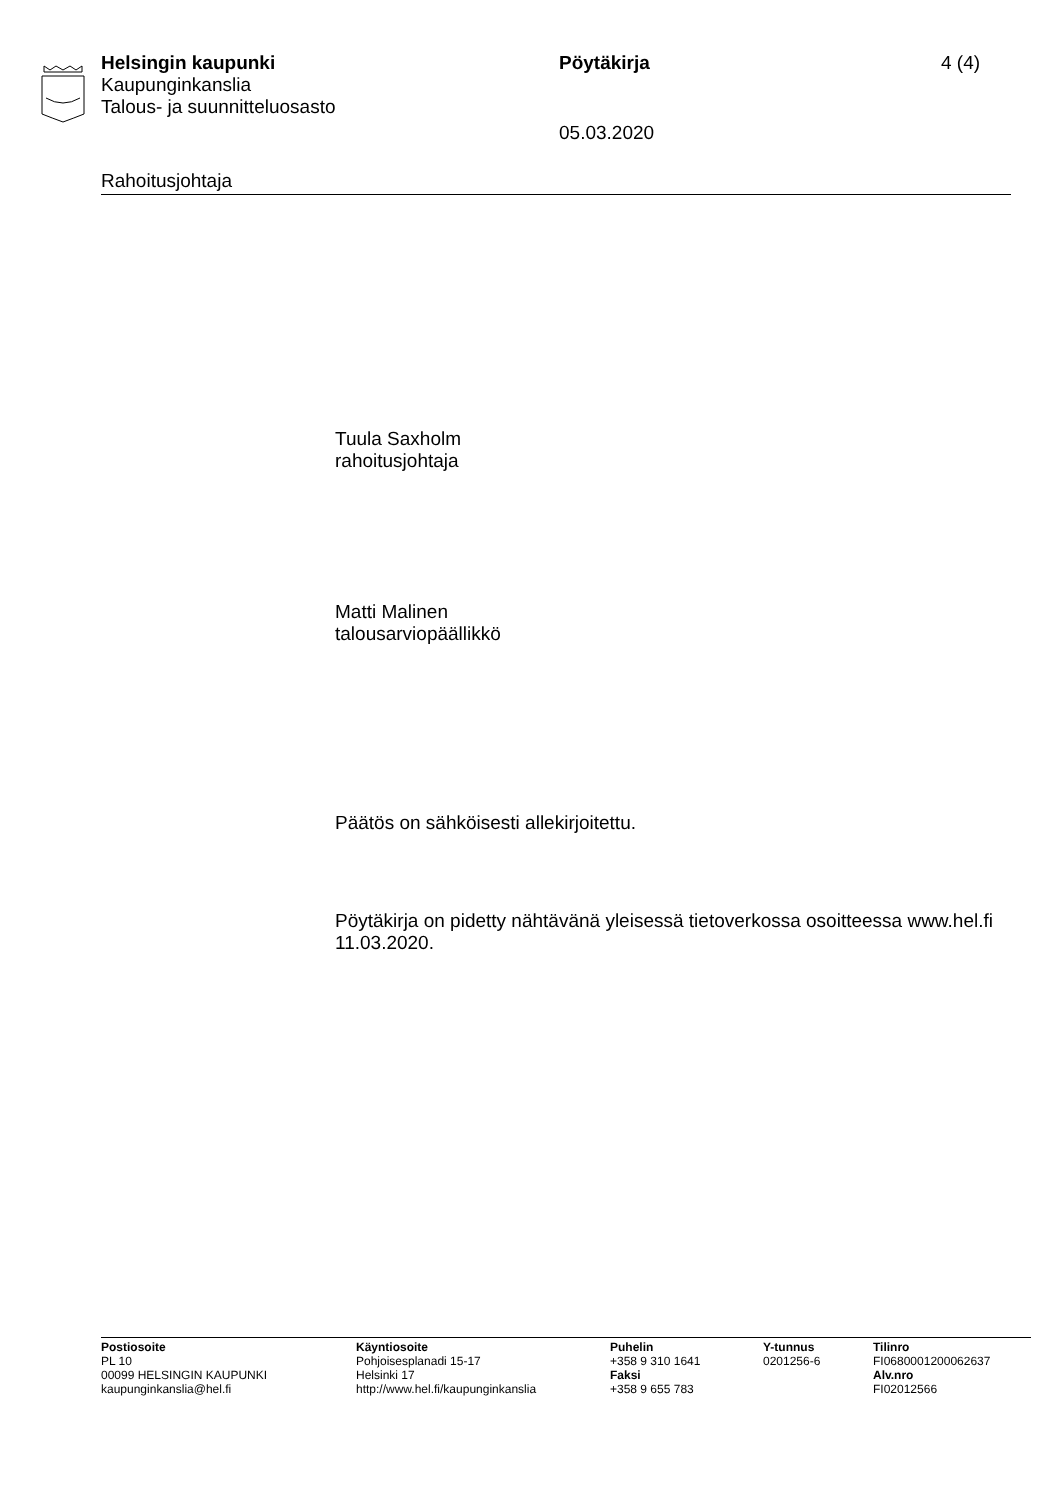Helsingin kaupunki Pöytäkirja 4 (4)
Kaupunginkanslia
Talous- ja suunnitteluosasto
05.03.2020
Rahoitusjohtaja
Tuula Saxholm
rahoitusjohtaja
Matti Malinen
talousarviopäällikkö
Päätös on sähköisesti allekirjoitettu.
Pöytäkirja on pidetty nähtävänä yleisessä tietoverkossa osoitteessa www.hel.fi 11.03.2020.
Postiosoite
PL 10
00099 HELSINGIN KAUPUNKI
kaupunginkanslia@hel.fi
Käyntiosoite
Pohjoisesplanadi 15-17
Helsinki 17
http://www.hel.fi/kaupunginkanslia
Puhelin
+358 9 310 1641
Faksi
+358 9 655 783
Y-tunnus
0201256-6
Tilinro
FI0680001200062637
Alv.nro
FI02012566